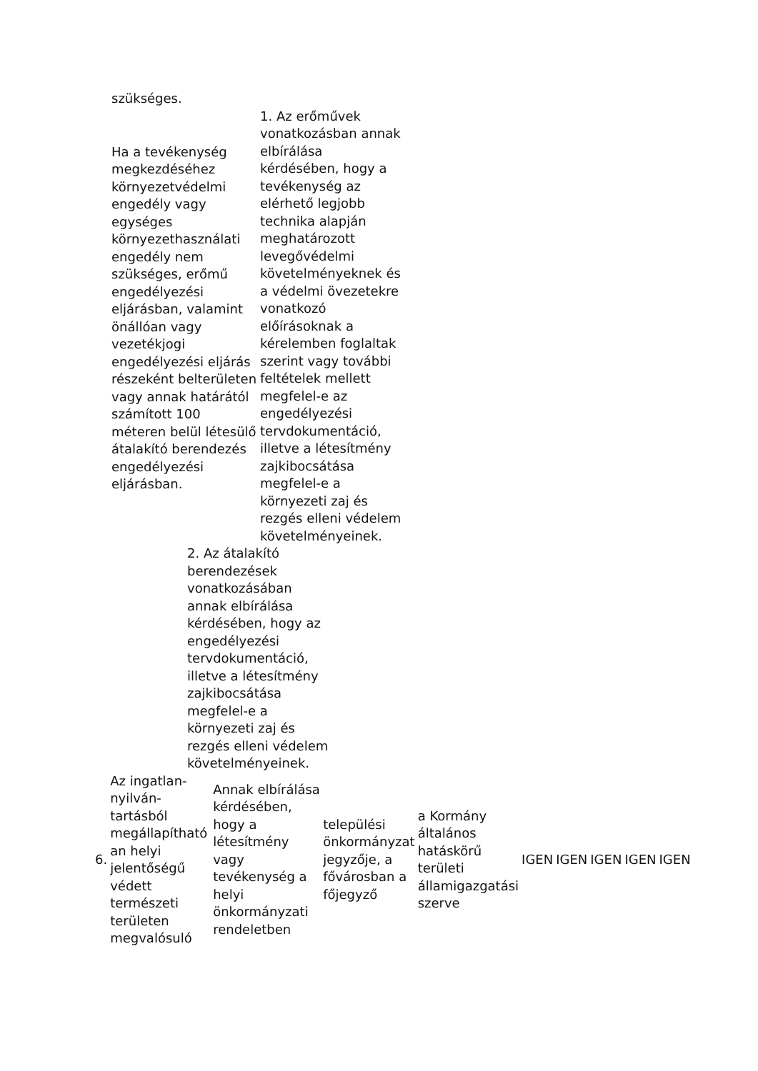szükséges.
Ha a tevékenység megkezdéséhez környezetvédelmi engedély vagy egységes környezethasználati engedély nem szükséges, erőmű engedélyezési eljárásban, valamint önállóan vagy vezetékjogi engedélyezési eljárás részeként belterületen vagy annak határától számított 100 méteren belül létesülő átalakító berendezés engedélyezési eljárásban.
1. Az erőművek vonatkozásban annak elbírálása kérdésében, hogy a tevékenység az elérhető legjobb technika alapján meghatározott levegővédelmi követelményeknek és a védelmi övezetekre vonatkozó előírásoknak a kérelemben foglaltak szerint vagy további feltételek mellett megfelel-e az engedélyezési tervdokumentáció, illetve a létesítmény zajkibocsátása megfelel-e a környezeti zaj és rezgés elleni védelem követelményeinek.
2. Az átalakító berendezések vonatkozásában annak elbírálása kérdésében, hogy az engedélyezési tervdokumentáció, illetve a létesítmény zajkibocsátása megfelel-e a környezeti zaj és rezgés elleni védelem követelményeinek.
| 6. | Az ingatlan-nyilván-tartásból megállapítható an helyi jelentőségű védett természeti területen megvalósuló | Annak elbírálása kérdésében, hogy a létesítmény vagy tevékenység a helyi önkormányzati rendeletben | települési önkormányzat jegyzője, a fővárosban a főjegyző | a Kormány általános hatáskörű területi államigazgatási szerve | IGEN | IGEN | IGEN | IGEN | IGEN |